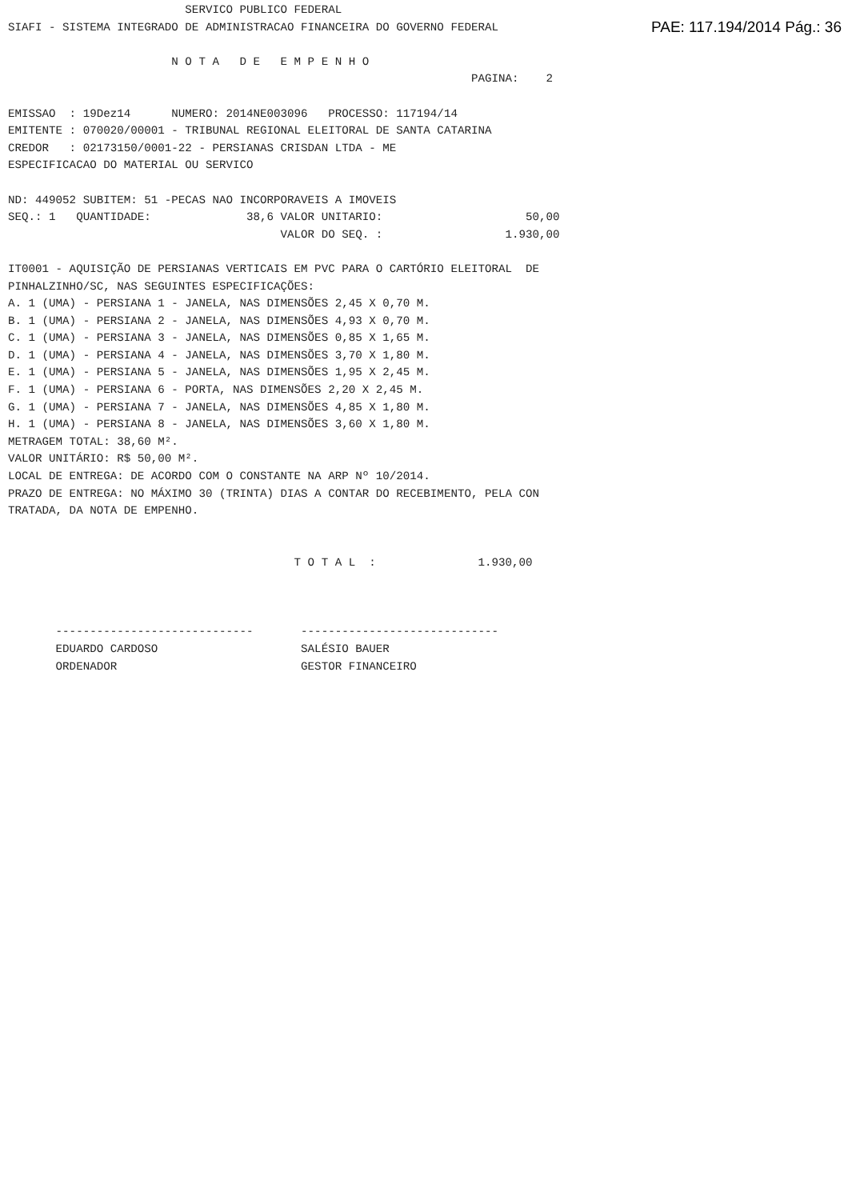SERVICO PUBLICO FEDERAL
SIAFI - SISTEMA INTEGRADO DE ADMINISTRACAO FINANCEIRA DO GOVERNO FEDERAL
PAE: 117.194/2014 Pág.: 36
                        N O T A   D E   E M P E N H O
                                                                    PAGINA:    2

EMISSAO  : 19Dez14      NUMERO: 2014NE003096   PROCESSO: 117194/14
EMITENTE : 070020/00001 - TRIBUNAL REGIONAL ELEITORAL DE SANTA CATARINA
CREDOR   : 02173150/0001-22 - PERSIANAS CRISDAN LTDA - ME
ESPECIFICACAO DO MATERIAL OU SERVICO

ND: 449052 SUBITEM: 51 -PECAS NAO INCORPORAVEIS A IMOVEIS
SEQ.: 1   QUANTIDADE:              38,6 VALOR UNITARIO:                     50,00
                                        VALOR DO SEQ. :                  1.930,00

IT0001 - AQUISIÇÃO DE PERSIANAS VERTICAIS EM PVC PARA O CARTÓRIO ELEITORAL  DE
PINHALZINHO/SC, NAS SEGUINTES ESPECIFICAÇÕES:
A. 1 (UMA) - PERSIANA 1 - JANELA, NAS DIMENSÕES 2,45 X 0,70 M.
B. 1 (UMA) - PERSIANA 2 - JANELA, NAS DIMENSÕES 4,93 X 0,70 M.
C. 1 (UMA) - PERSIANA 3 - JANELA, NAS DIMENSÕES 0,85 X 1,65 M.
D. 1 (UMA) - PERSIANA 4 - JANELA, NAS DIMENSÕES 3,70 X 1,80 M.
E. 1 (UMA) - PERSIANA 5 - JANELA, NAS DIMENSÕES 1,95 X 2,45 M.
F. 1 (UMA) - PERSIANA 6 - PORTA, NAS DIMENSÕES 2,20 X 2,45 M.
G. 1 (UMA) - PERSIANA 7 - JANELA, NAS DIMENSÕES 4,85 X 1,80 M.
H. 1 (UMA) - PERSIANA 8 - JANELA, NAS DIMENSÕES 3,60 X 1,80 M.
METRAGEM TOTAL: 38,60 M².
VALOR UNITÁRIO: R$ 50,00 M².
LOCAL DE ENTREGA: DE ACORDO COM O CONSTANTE NA ARP Nº 10/2014.
PRAZO DE ENTREGA: NO MÁXIMO 30 (TRINTA) DIAS A CONTAR DO RECEBIMENTO, PELA CON
TRATADA, DA NOTA DE EMPENHO.


                                          T O T A L  :               1.930,00



       -----------------------------       -----------------------------
       EDUARDO CARDOSO                     SALÉSIO BAUER
       ORDENADOR                           GESTOR FINANCEIRO